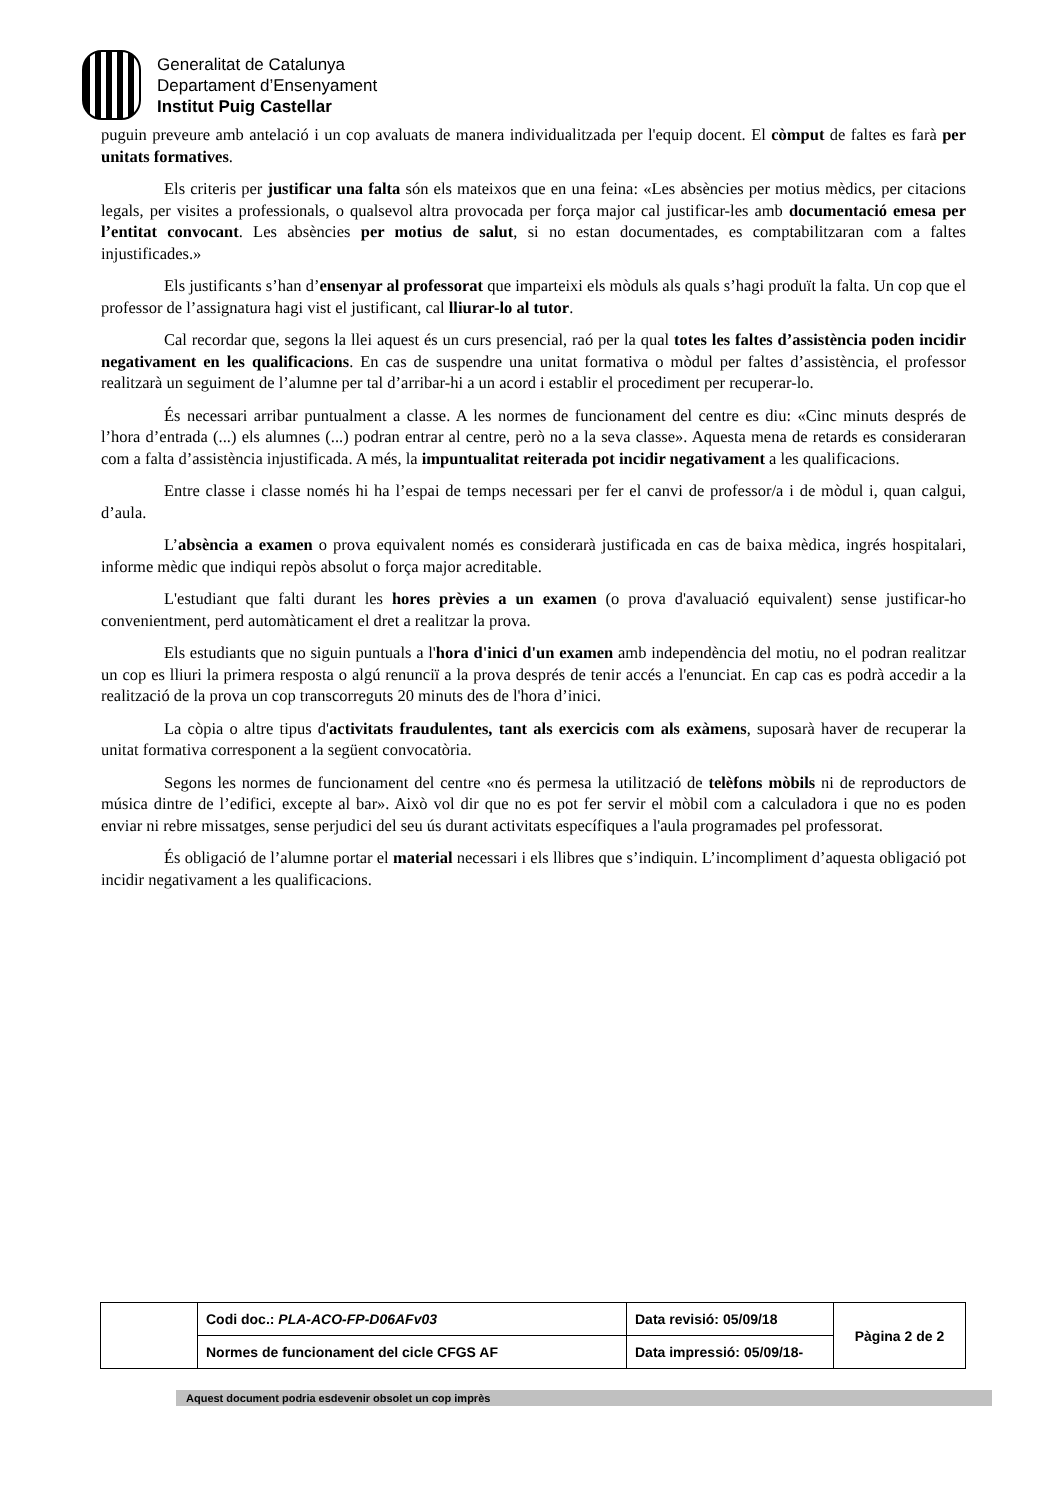Generalitat de Catalunya
Departament d’Ensenyament
Institut Puig Castellar
puguin preveure amb antelació i un cop avaluats de manera individualitzada per l'equip docent. El còmput de faltes es farà per unitats formatives.
Els criteris per justificar una falta són els mateixos que en una feina: «Les absències per motius mèdics, per citacions legals, per visites a professionals, o qualsevol altra provocada per força major cal justificar-les amb documentació emesa per l’entitat convocant. Les absències per motius de salut, si no estan documentades, es comptabilitzaran com a faltes injustificades.»
Els justificants s’han d’ensenyar al professorat que imparteixi els mòduls als quals s’hagi produït la falta. Un cop que el professor de l’assignatura hagi vist el justificant, cal lliurar-lo al tutor.
Cal recordar que, segons la llei aquest és un curs presencial, raó per la qual totes les faltes d’assistència poden incidir negativament en les qualificacions. En cas de suspendre una unitat formativa o mòdul per faltes d’assistència, el professor realitzarà un seguiment de l’alumne per tal d’arribar-hi a un acord i establir el procediment per recuperar-lo.
És necessari arribar puntualment a classe. A les normes de funcionament del centre es diu: «Cinc minuts després de l’hora d’entrada (...) els alumnes (...) podran entrar al centre, però no a la seva classe». Aquesta mena de retards es consideraran com a falta d’assistència injustificada. A més, la impuntualitat reiterada pot incidir negativament a les qualificacions.
Entre classe i classe només hi ha l’espai de temps necessari per fer el canvi de professor/a i de mòdul i, quan calgui, d’aula.
L’absència a examen o prova equivalent només es considerarà justificada en cas de baixa mèdica, ingrés hospitalari, informe mèdic que indiqui repòs absolut o força major acreditable.
L'estudiant que falti durant les hores prèvies a un examen (o prova d'avaluació equivalent) sense justificar-ho convenientment, perd automàticament el dret a realitzar la prova.
Els estudiants que no siguin puntuals a l'hora d'inici d'un examen amb independència del motiu, no el podran realitzar un cop es lliuri la primera resposta o algú renunciï a la prova després de tenir accés a l'enunciat. En cap cas es podrà accedir a la realització de la prova un cop transcorreguts 20 minuts des de l'hora d’inici.
La còpia o altre tipus d'activitats fraudulentes, tant als exercicis com als exàmens, suposarà haver de recuperar la unitat formativa corresponent a la següent convocatòria.
Segons les normes de funcionament del centre «no és permesa la utilització de telèfons mòbils ni de reproductors de música dintre de l’edifici, excepte al bar». Això vol dir que no es pot fer servir el mòbil com a calculadora i que no es poden enviar ni rebre missatges, sense perjudici del seu ús durant activitats específiques a l'aula programades pel professorat.
És obligació de l’alumne portar el material necessari i els llibres que s’indiquin. L’incompliment d’aquesta obligació pot incidir negativament a les qualificacions.
| | Codi doc.: PLA-ACO-FP-D06AFv03 | Data revisió: 05/09/18 | Pàgina 2 de 2 |
| | Normes de funcionament del cicle CFGS AF | Data impressió: 05/09/18- | |
Aquest document podria esdevenir obsolet un cop imprès